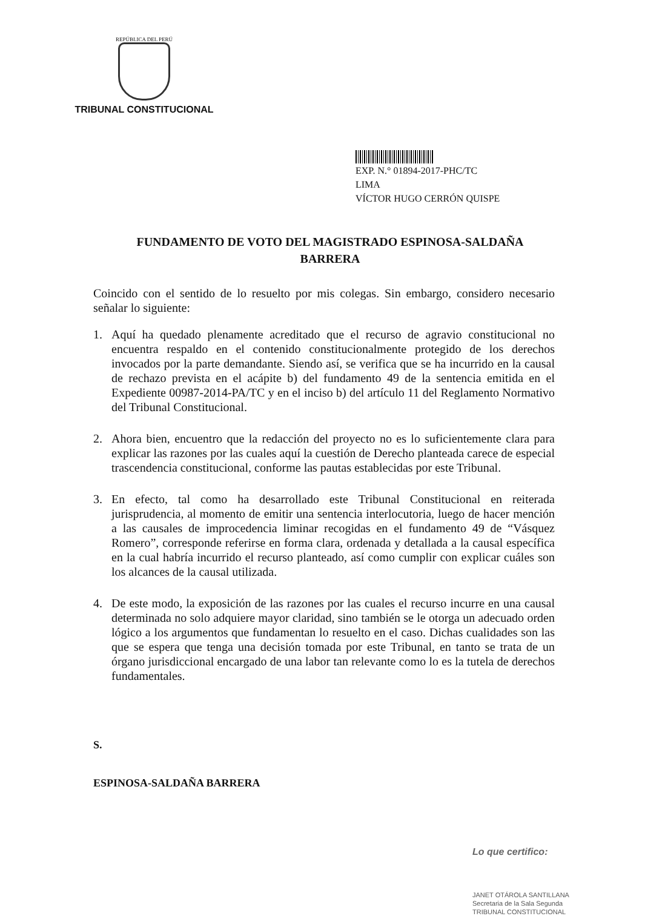REPÚBLICA DEL PERÚ
TRIBUNAL CONSTITUCIONAL
EXP. N.° 01894-2017-PHC/TC
LIMA
VÍCTOR HUGO CERRÓN QUISPE
FUNDAMENTO DE VOTO DEL MAGISTRADO ESPINOSA-SALDAÑA
BARRERA
Coincido con el sentido de lo resuelto por mis colegas. Sin embargo, considero necesario señalar lo siguiente:
1. Aquí ha quedado plenamente acreditado que el recurso de agravio constitucional no encuentra respaldo en el contenido constitucionalmente protegido de los derechos invocados por la parte demandante. Siendo así, se verifica que se ha incurrido en la causal de rechazo prevista en el acápite b) del fundamento 49 de la sentencia emitida en el Expediente 00987-2014-PA/TC y en el inciso b) del artículo 11 del Reglamento Normativo del Tribunal Constitucional.
2. Ahora bien, encuentro que la redacción del proyecto no es lo suficientemente clara para explicar las razones por las cuales aquí la cuestión de Derecho planteada carece de especial trascendencia constitucional, conforme las pautas establecidas por este Tribunal.
3. En efecto, tal como ha desarrollado este Tribunal Constitucional en reiterada jurisprudencia, al momento de emitir una sentencia interlocutoria, luego de hacer mención a las causales de improcedencia liminar recogidas en el fundamento 49 de “Vásquez Romero”, corresponde referirse en forma clara, ordenada y detallada a la causal específica en la cual habría incurrido el recurso planteado, así como cumplir con explicar cuáles son los alcances de la causal utilizada.
4. De este modo, la exposición de las razones por las cuales el recurso incurre en una causal determinada no solo adquiere mayor claridad, sino también se le otorga un adecuado orden lógico a los argumentos que fundamentan lo resuelto en el caso. Dichas cualidades son las que se espera que tenga una decisión tomada por este Tribunal, en tanto se trata de un órgano jurisdiccional encargado de una labor tan relevante como lo es la tutela de derechos fundamentales.
S.
ESPINOSA-SALDAÑA BARRERA
Lo que certifico:
JANET OTÁROLA SANTILLANA
Secretaria de la Sala Segunda
TRIBUNAL CONSTITUCIONAL